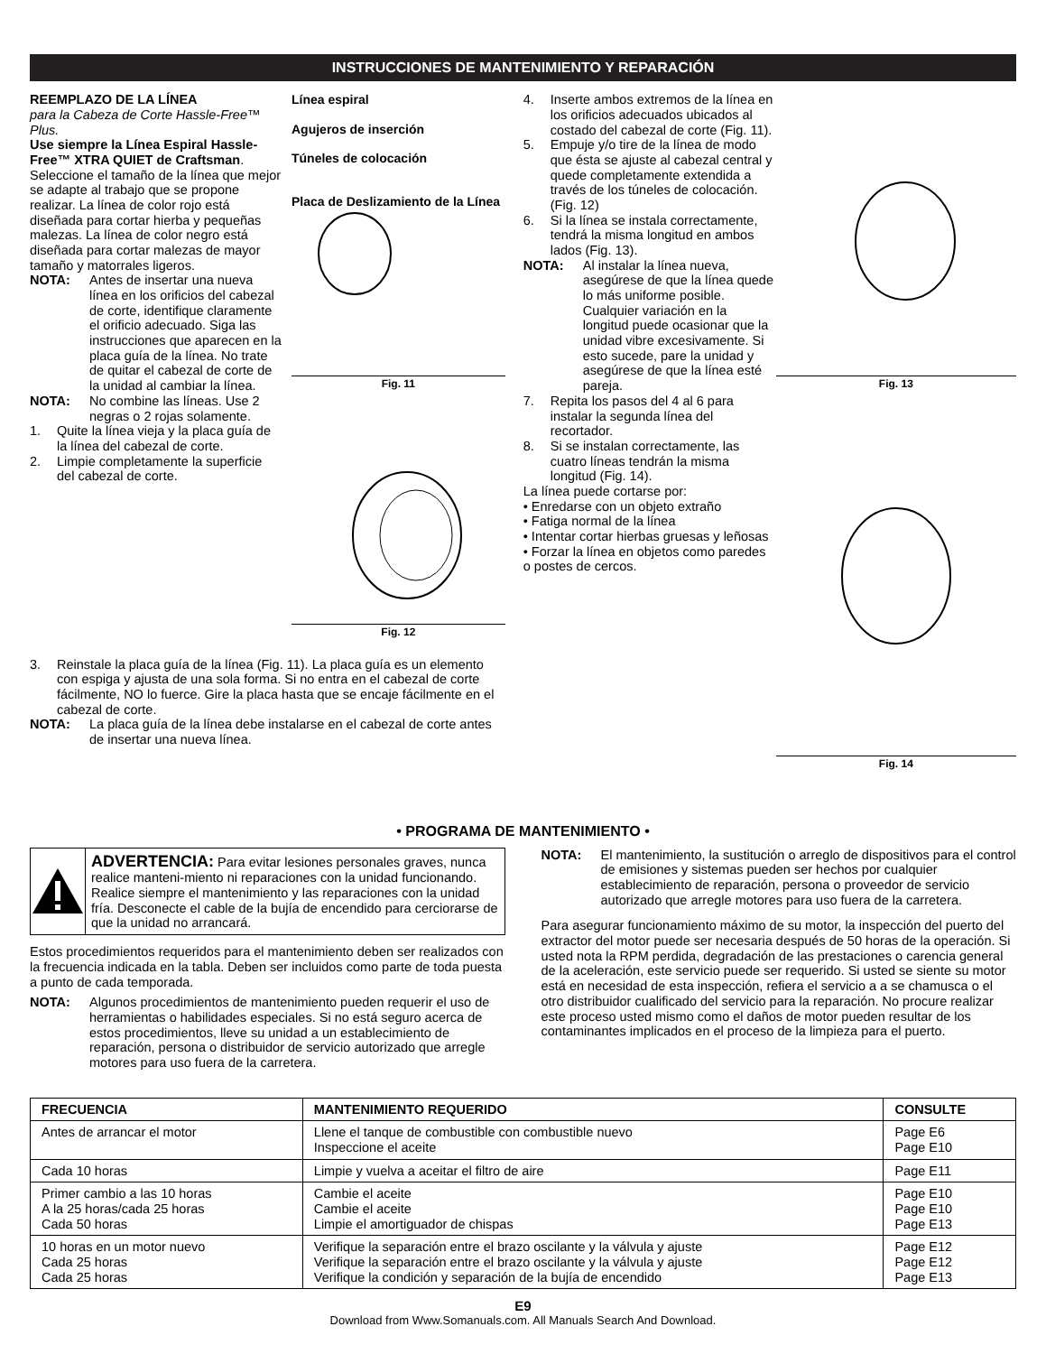INSTRUCCIONES DE MANTENIMIENTO Y REPARACIÓN
REEMPLAZO DE LA LÍNEA
para la Cabeza de Corte Hassle-Free™ Plus.
Use siempre la Línea Espiral Hassle-Free™ XTRA QUIET de Craftsman. Seleccione el tamaño de la línea que mejor se adapte al trabajo que se propone realizar. La línea de color rojo está diseñada para cortar hierba y pequeñas malezas. La línea de color negro está diseñada para cortar malezas de mayor tamaño y matorrales ligeros.
NOTA: Antes de insertar una nueva línea en los orificios del cabezal de corte, identifique claramente el orificio adecuado. Siga las instrucciones que aparecen en la placa guía de la línea. No trate de quitar el cabezal de corte de la unidad al cambiar la línea.
NOTA: No combine las líneas. Use 2 negras o 2 rojas solamente.
1. Quite la línea vieja y la placa guía de la línea del cabezal de corte.
2. Limpie completamente la superficie del cabezal de corte.
Línea espiral
Agujeros de inserción
Túneles de colocación
Placa de Deslizamiento de la Línea
Fig. 11
Fig. 12
3. Reinstale la placa guía de la línea (Fig. 11). La placa guía es un elemento con espiga y ajusta de una sola forma. Si no entra en el cabezal de corte fácilmente, NO lo fuerce. Gire la placa hasta que se encaje fácilmente en el cabezal de corte.
NOTA: La placa guía de la línea debe instalarse en el cabezal de corte antes de insertar una nueva línea.
4. Inserte ambos extremos de la línea en los orificios adecuados ubicados al costado del cabezal de corte (Fig. 11).
5. Empuje y/o tire de la línea de modo que ésta se ajuste al cabezal central y quede completamente extendida a través de los túneles de colocación. (Fig. 12)
6. Si la línea se instala correctamente, tendrá la misma longitud en ambos lados (Fig. 13).
NOTA: Al instalar la línea nueva, asegúrese de que la línea quede lo más uniforme posible. Cualquier variación en la longitud puede ocasionar que la unidad vibre excesivamente. Si esto sucede, pare la unidad y asegúrese de que la línea esté pareja.
7. Repita los pasos del 4 al 6 para instalar la segunda línea del recortador.
8. Si se instalan correctamente, las cuatro líneas tendrán la misma longitud (Fig. 14).
La línea puede cortarse por:
• Enredarse con un objeto extraño
• Fatiga normal de la línea
• Intentar cortar hierbas gruesas y leñosas
• Forzar la línea en objetos como paredes o postes de cercos.
Fig. 13
Fig. 14
• PROGRAMA DE MANTENIMIENTO •
ADVERTENCIA: Para evitar lesiones personales graves, nunca realice manteni-miento ni reparaciones con la unidad funcionando. Realice siempre el mantenimiento y las reparaciones con la unidad fría. Desconecte el cable de la bujía de encendido para cerciorarse de que la unidad no arrancará.
Estos procedimientos requeridos para el mantenimiento deben ser realizados con la frecuencia indicada en la tabla. Deben ser incluidos como parte de toda puesta a punto de cada temporada.
NOTA: Algunos procedimientos de mantenimiento pueden requerir el uso de herramientas o habilidades especiales. Si no está seguro acerca de estos procedimientos, lleve su unidad a un establecimiento de reparación, persona o distribuidor de servicio autorizado que arregle motores para uso fuera de la carretera.
NOTA: El mantenimiento, la sustitución o arreglo de dispositivos para el control de emisiones y sistemas pueden ser hechos por cualquier establecimiento de reparación, persona o proveedor de servicio autorizado que arregle motores para uso fuera de la carretera.
Para asegurar funcionamiento máximo de su motor, la inspección del puerto del extractor del motor puede ser necesaria después de 50 horas de la operación. Si usted nota la RPM perdida, degradación de las prestaciones o carencia general de la aceleración, este servicio puede ser requerido. Si usted se siente su motor está en necesidad de esta inspección, refiera el servicio a a se chamusca o el otro distribuidor cualificado del servicio para la reparación. No procure realizar este proceso usted mismo como el daños de motor pueden resultar de los contaminantes implicados en el proceso de la limpieza para el puerto.
| FRECUENCIA | MANTENIMIENTO REQUERIDO | CONSULTE |
| --- | --- | --- |
| Antes de arrancar el motor | Llene el tanque de combustible con combustible nuevo Inspeccione el aceite | Page E6 Page E10 |
| Cada 10 horas | Limpie y vuelva a aceitar el filtro de aire | Page E11 |
| Primer cambio a las 10 horas A la 25 horas/cada 25 horas Cada 50 horas | Cambie el aceite Cambie el aceite Limpie el amortiguador de chispas | Page E10 Page E10 Page E13 |
| 10 horas en un motor nuevo Cada 25 horas Cada 25 horas | Verifique la separación entre el brazo oscilante y la válvula y ajuste Verifique la separación entre el brazo oscilante y la válvula y ajuste Verifique la condición y separación de la bujía de encendido | Page E12 Page E12 Page E13 |
E9
Download from Www.Somanuals.com. All Manuals Search And Download.